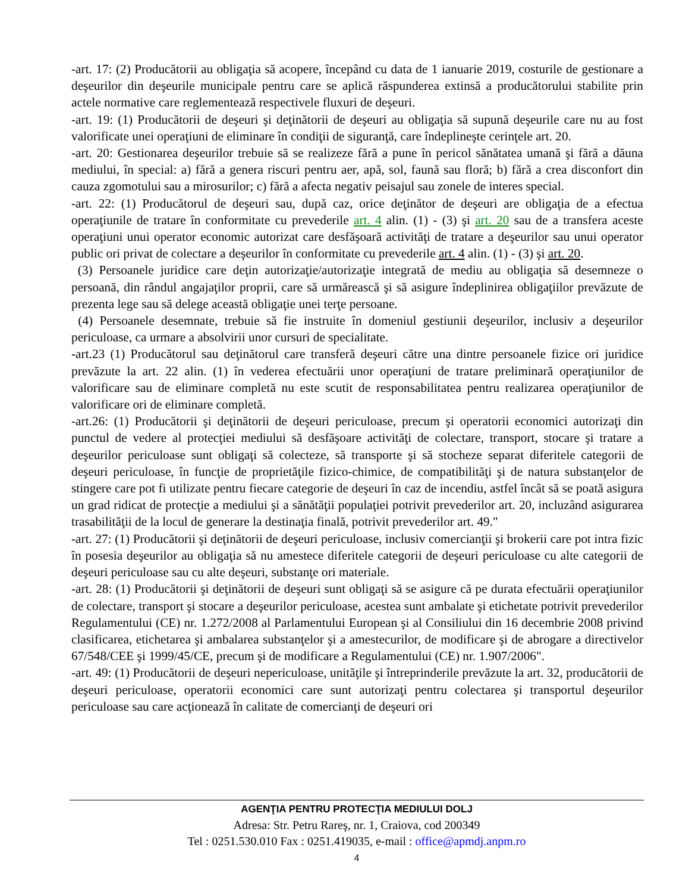-art. 17: (2) Producătorii au obligaţia să acopere, începând cu data de 1 ianuarie 2019, costurile de gestionare a deşeurilor din deşeurile municipale pentru care se aplică răspunderea extinsă a producătorului stabilite prin actele normative care reglementează respectivele fluxuri de deşeuri.
-art. 19: (1) Producătorii de deşeuri şi deţinătorii de deşeuri au obligaţia să supună deşeurile care nu au fost valorificate unei operaţiuni de eliminare în condiţii de siguranţă, care îndeplineşte cerinţele art. 20.
-art. 20: Gestionarea deşeurilor trebuie să se realizeze fără a pune în pericol sănătatea umană şi fără a dăuna mediului, în special: a) fără a genera riscuri pentru aer, apă, sol, faună sau floră; b) fără a crea disconfort din cauza zgomotului sau a mirosurilor; c) fără a afecta negativ peisajul sau zonele de interes special.
-art. 22: (1) Producătorul de deşeuri sau, după caz, orice deţinător de deşeuri are obligaţia de a efectua operaţiunile de tratare în conformitate cu prevederile art. 4 alin. (1) - (3) şi art. 20 sau de a transfera aceste operaţiuni unui operator economic autorizat care desfăşoară activităţi de tratare a deşeurilor sau unui operator public ori privat de colectare a deşeurilor în conformitate cu prevederile art. 4 alin. (1) - (3) şi art. 20.
(3) Persoanele juridice care deţin autorizaţie/autorizaţie integrată de mediu au obligaţia să desemneze o persoană, din rândul angajaţilor proprii, care să urmărească şi să asigure îndeplinirea obligaţiilor prevăzute de prezenta lege sau să delege această obligaţie unei terţe persoane.
(4) Persoanele desemnate, trebuie să fie instruite în domeniul gestiunii deşeurilor, inclusiv a deşeurilor periculoase, ca urmare a absolvirii unor cursuri de specialitate.
-art.23 (1) Producătorul sau deţinătorul care transferă deşeuri către una dintre persoanele fizice ori juridice prevăzute la art. 22 alin. (1) în vederea efectuării unor operaţiuni de tratare preliminară operaţiunilor de valorificare sau de eliminare completă nu este scutit de responsabilitatea pentru realizarea operaţiunilor de valorificare ori de eliminare completă.
-art.26: (1) Producătorii şi deţinătorii de deşeuri periculoase, precum şi operatorii economici autorizaţi din punctul de vedere al protecţiei mediului să desfăşoare activităţi de colectare, transport, stocare şi tratare a deşeurilor periculoase sunt obligaţi să colecteze, să transporte şi să stocheze separat diferitele categorii de deşeuri periculoase, în funcţie de proprietăţile fizico-chimice, de compatibilităţi şi de natura substanţelor de stingere care pot fi utilizate pentru fiecare categorie de deşeuri în caz de incendiu, astfel încât să se poată asigura un grad ridicat de protecţie a mediului şi a sănătăţii populaţiei potrivit prevederilor art. 20, incluzând asigurarea trasabilităţii de la locul de generare la destinaţia finală, potrivit prevederilor art. 49."
-art. 27: (1) Producătorii şi deţinătorii de deşeuri periculoase, inclusiv comercianţii şi brokerii care pot intra fizic în posesia deşeurilor au obligaţia să nu amestece diferitele categorii de deşeuri periculoase cu alte categorii de deşeuri periculoase sau cu alte deşeuri, substanţe ori materiale.
-art. 28: (1) Producătorii şi deţinătorii de deşeuri sunt obligaţi să se asigure că pe durata efectuării operaţiunilor de colectare, transport şi stocare a deşeurilor periculoase, acestea sunt ambalate şi etichetate potrivit prevederilor Regulamentului (CE) nr. 1.272/2008 al Parlamentului European şi al Consiliului din 16 decembrie 2008 privind clasificarea, etichetarea şi ambalarea substanţelor şi a amestecurilor, de modificare şi de abrogare a directivelor 67/548/CEE şi 1999/45/CE, precum şi de modificare a Regulamentului (CE) nr. 1.907/2006".
-art. 49: (1) Producătorii de deşeuri nepericuloase, unităţile şi întreprinderile prevăzute la art. 32, producătorii de deşeuri periculoase, operatorii economici care sunt autorizaţi pentru colectarea şi transportul deşeurilor periculoase sau care acţionează în calitate de comercianţi de deşeuri ori
AGENŢIA PENTRU PROTECŢIA MEDIULUI DOLJ
Adresa: Str. Petru Rareş, nr. 1, Craiova, cod 200349
Tel : 0251.530.010 Fax : 0251.419035, e-mail : office@apmdj.anpm.ro
4